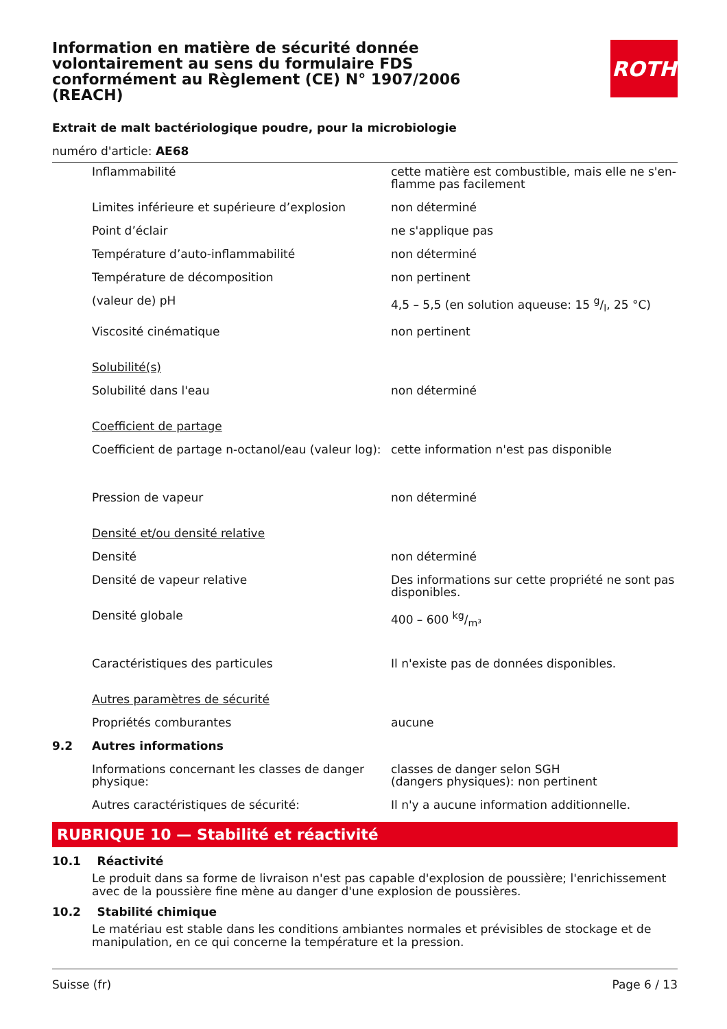ROTH
Information en matière de sécurité donnée volontairement au sens du formulaire FDS conformément au Règlement (CE) N° 1907/2006 (REACH)
Extrait de malt bactériologique poudre, pour la microbiologie
numéro d'article: AE68
| | Inflammabilité | cette matière est combustible, mais elle ne s'en­flamme pas facilement |
| | Limites inférieure et supérieure d’explosion | non déterminé |
| | Point d’éclair | ne s'applique pas |
| | Température d’auto-inflammabilité | non déterminé |
| | Température de décomposition | non pertinent |
| | (valeur de) pH | 4,5 – 5,5 (en solution aqueuse: 15 g/l, 25 °C) |
| | Viscosité cinématique | non pertinent |
| | Solubilité(s) | |
| | Solubilité dans l'eau | non déterminé |
| | Coefficient de partage | |
| | Coefficient de partage n-octanol/eau (valeur log): | cette information n'est pas disponible |
| | Pression de vapeur | non déterminé |
| | Densité et/ou densité relative | |
| | Densité | non déterminé |
| | Densité de vapeur relative | Des informations sur cette propriété ne sont pas disponibles. |
| | Densité globale | 400 – 600 kg/m³ |
| | Caractéristiques des particules | Il n'existe pas de données disponibles. |
| | Autres paramètres de sécurité | |
| | Propriétés comburantes | aucune |
| 9.2 | Autres informations | |
| | Informations concernant les classes de danger physique: | classes de danger selon SGH (dangers physiques): non pertinent |
| | Autres caractéristiques de sécurité: | Il n'y a aucune information additionnelle. |
RUBRIQUE 10 — Stabilité et réactivité
10.1 Réactivité
Le produit dans sa forme de livraison n'est pas capable d'explosion de poussière; l'enrichissement avec de la poussière fine mène au danger d'une explosion de poussières.
10.2 Stabilité chimique
Le matériau est stable dans les conditions ambiantes normales et prévisibles de stockage et de mani­pulation, en ce qui concerne la température et la pression.
Suisse (fr) Page 6 / 13